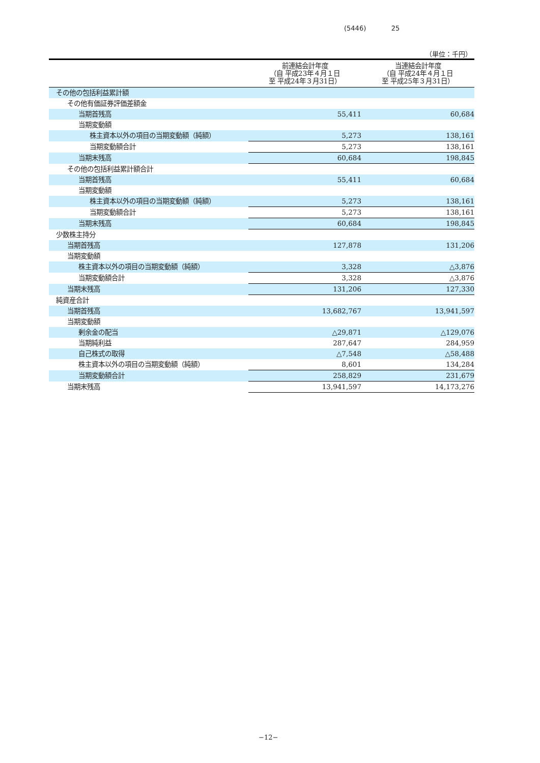(5446) 25
（単位：千円）
| | 前連結会計年度 （自 平成23年４月１日 至 平成24年３月31日） | 当連結会計年度 （自 平成24年４月１日 至 平成25年３月31日） |
| --- | --- | --- |
| その他の包括利益累計額 | | |
| その他有価証券評価差額金 | | |
| 当期首残高 | 55,411 | 60,684 |
| 当期変動額 | | |
| 株主資本以外の項目の当期変動額（純額） | 5,273 | 138,161 |
| 当期変動額合計 | 5,273 | 138,161 |
| 当期末残高 | 60,684 | 198,845 |
| その他の包括利益累計額合計 | | |
| 当期首残高 | 55,411 | 60,684 |
| 当期変動額 | | |
| 株主資本以外の項目の当期変動額（純額） | 5,273 | 138,161 |
| 当期変動額合計 | 5,273 | 138,161 |
| 当期末残高 | 60,684 | 198,845 |
| 少数株主持分 | | |
| 当期首残高 | 127,878 | 131,206 |
| 当期変動額 | | |
| 株主資本以外の項目の当期変動額（純額） | 3,328 | △3,876 |
| 当期変動額合計 | 3,328 | △3,876 |
| 当期末残高 | 131,206 | 127,330 |
| 純資産合計 | | |
| 当期首残高 | 13,682,767 | 13,941,597 |
| 当期変動額 | | |
| 剰余金の配当 | △29,871 | △129,076 |
| 当期純利益 | 287,647 | 284,959 |
| 自己株式の取得 | △7,548 | △58,488 |
| 株主資本以外の項目の当期変動額（純額） | 8,601 | 134,284 |
| 当期変動額合計 | 258,829 | 231,679 |
| 当期末残高 | 13,941,597 | 14,173,276 |
−12−